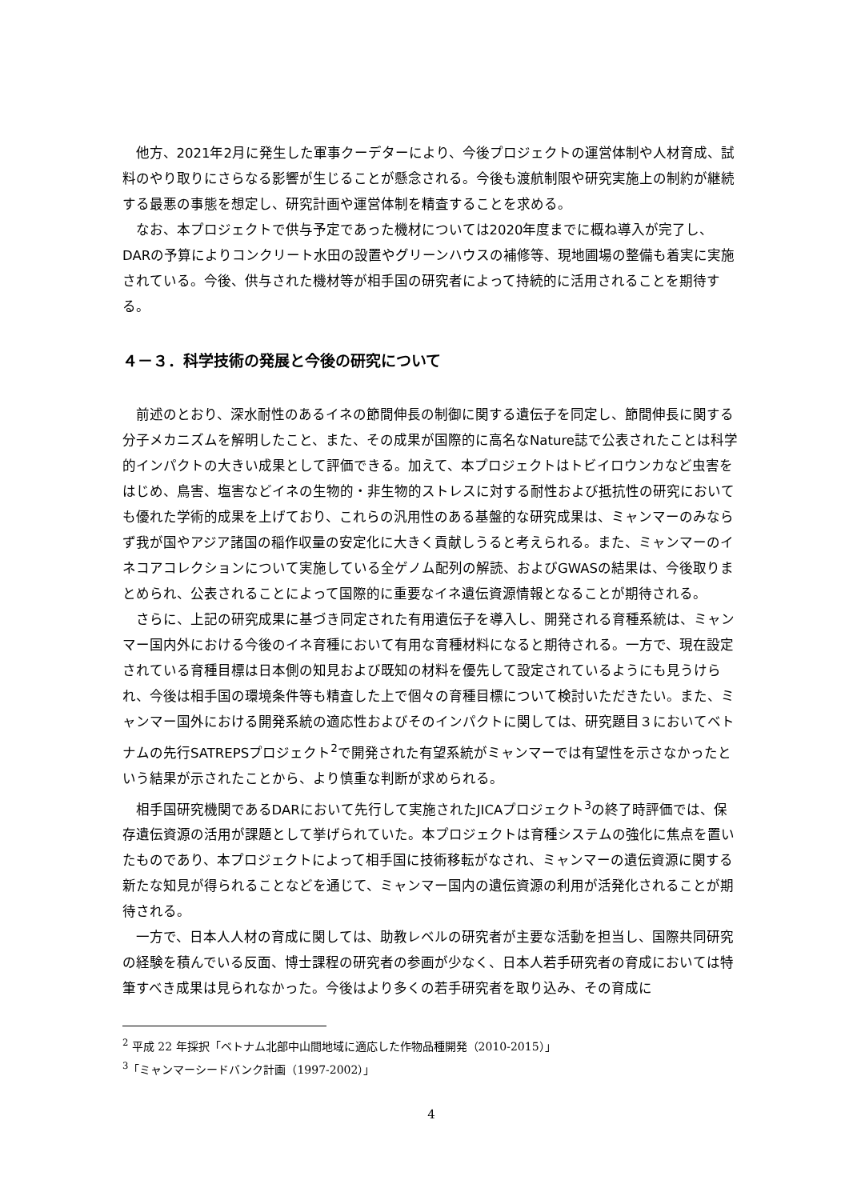他方、2021年2月に発生した軍事クーデターにより、今後プロジェクトの運営体制や人材育成、試料のやり取りにさらなる影響が生じることが懸念される。今後も渡航制限や研究実施上の制約が継続する最悪の事態を想定し、研究計画や運営体制を精査することを求める。
なお、本プロジェクトで供与予定であった機材については2020年度までに概ね導入が完了し、DARの予算によりコンクリート水田の設置やグリーンハウスの補修等、現地圃場の整備も着実に実施されている。今後、供与された機材等が相手国の研究者によって持続的に活用されることを期待する。
４－３．科学技術の発展と今後の研究について
前述のとおり、深水耐性のあるイネの節間伸長の制御に関する遺伝子を同定し、節間伸長に関する分子メカニズムを解明したこと、また、その成果が国際的に高名なNature誌で公表されたことは科学的インパクトの大きい成果として評価できる。加えて、本プロジェクトはトビイロウンカなど虫害をはじめ、鳥害、塩害などイネの生物的・非生物的ストレスに対する耐性および抵抗性の研究においても優れた学術的成果を上げており、これらの汎用性のある基盤的な研究成果は、ミャンマーのみならず我が国やアジア諸国の稲作収量の安定化に大きく貢献しうると考えられる。また、ミャンマーのイネコアコレクションについて実施している全ゲノム配列の解読、およびGWASの結果は、今後取りまとめられ、公表されることによって国際的に重要なイネ遺伝資源情報となることが期待される。
さらに、上記の研究成果に基づき同定された有用遺伝子を導入し、開発される育種系統は、ミャンマー国内外における今後のイネ育種において有用な育種材料になると期待される。一方で、現在設定されている育種目標は日本側の知見および既知の材料を優先して設定されているようにも見うけられ、今後は相手国の環境条件等も精査した上で個々の育種目標について検討いただきたい。また、ミャンマー国外における開発系統の適応性およびそのインパクトに関しては、研究題目３においてベトナムの先行SATREPSプロジェクト<sup>2</sup>で開発された有望系統がミャンマーでは有望性を示さなかったという結果が示されたことから、より慎重な判断が求められる。
相手国研究機関であるDARにおいて先行して実施されたJICAプロジェクト<sup>3</sup>の終了時評価では、保存遺伝資源の活用が課題として挙げられていた。本プロジェクトは育種システムの強化に焦点を置いたものであり、本プロジェクトによって相手国に技術移転がなされ、ミャンマーの遺伝資源に関する新たな知見が得られることなどを通じて、ミャンマー国内の遺伝資源の利用が活発化されることが期待される。
一方で、日本人人材の育成に関しては、助教レベルの研究者が主要な活動を担当し、国際共同研究の経験を積んでいる反面、博士課程の研究者の参画が少なく、日本人若手研究者の育成においては特筆すべき成果は見られなかった。今後はより多くの若手研究者を取り込み、その育成に
<sup>2</sup> 平成 22 年採択「ベトナム北部中山間地域に適応した作物品種開発（2010-2015）」
<sup>3</sup>「ミャンマーシードバンク計画（1997-2002）」
4